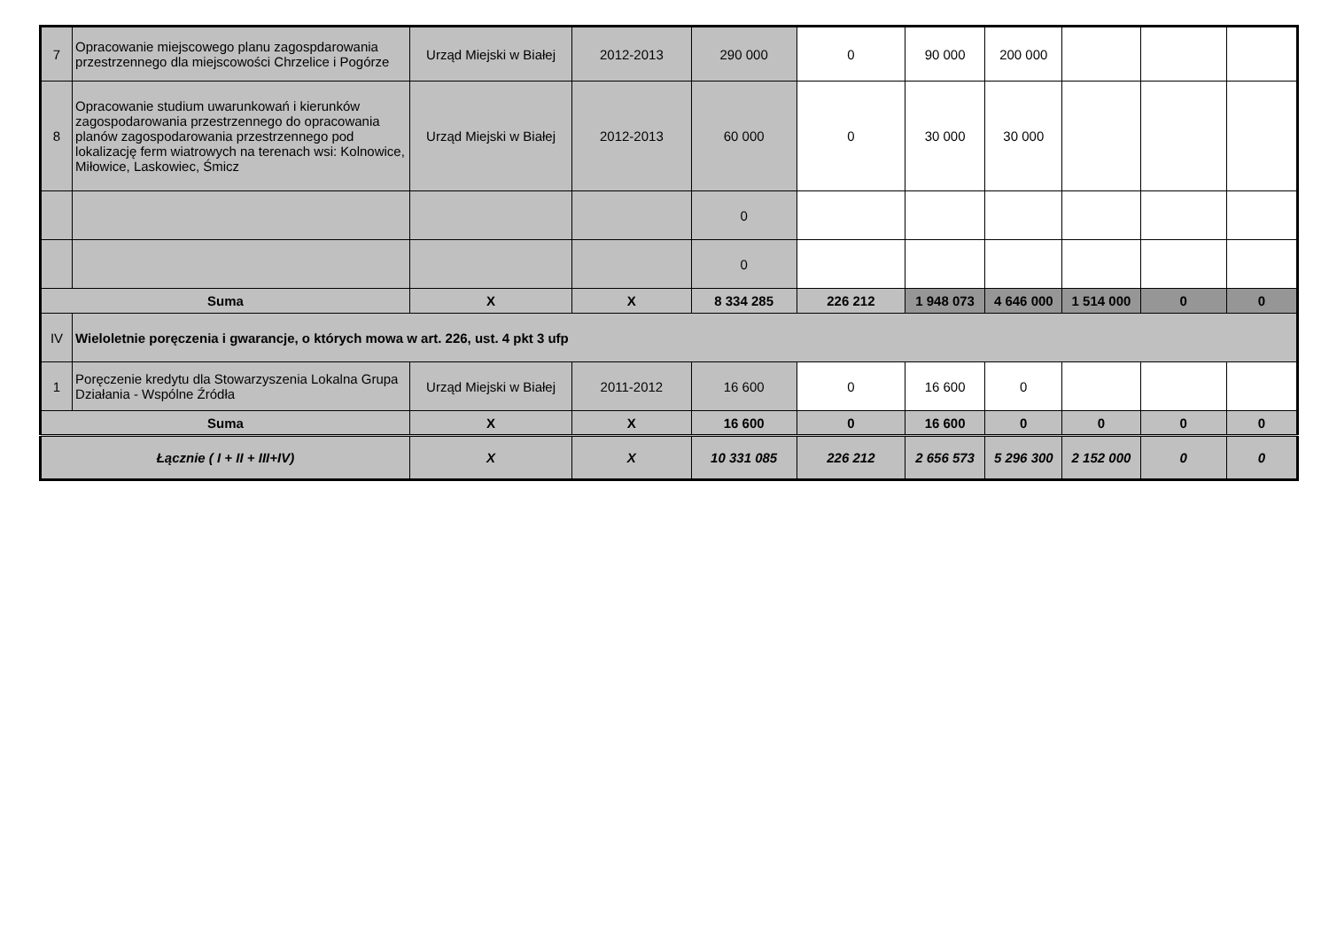| 7 | Opracowanie miejscowego planu zagospdarowania przestrzennego dla miejscowości Chrzelice i Pogórze | Urząd Miejski w Białej | 2012-2013 | 290 000 | 0 | 90 000 | 200 000 | | | |
| 8 | Opracowanie studium uwarunkowań i kierunków zagospodarowania przestrzennego do opracowania planów zagospodarowania przestrzennego pod lokalizację ferm wiatrowych na terenach wsi: Kolnowice, Miłowice, Laskowiec, Śmicz | Urząd Miejski w Białej | 2012-2013 | 60 000 | 0 | 30 000 | 30 000 | | | |
| | | | | 0 | | | | | | |
| | | | | 0 | | | | | | |
| Suma | | X | X | 8 334 285 | 226 212 | 1 948 073 | 4 646 000 | 1 514 000 | 0 | 0 |
| IV | Wieloletnie poręczenia i gwarancje, o których mowa w art. 226, ust. 4 pkt 3 ufp | | | | | | | | | |
| 1 | Poręczenie kredytu dla Stowarzyszenia Lokalna Grupa Działania - Wspólne Źródła | Urząd Miejski w Białej | 2011-2012 | 16 600 | 0 | 16 600 | 0 | | | |
| Suma | | X | X | 16 600 | 0 | 16 600 | 0 | 0 | 0 | 0 |
| Łącznie ( I + II + III+IV) | | X | X | 10 331 085 | 226 212 | 2 656 573 | 5 296 300 | 2 152 000 | 0 | 0 |